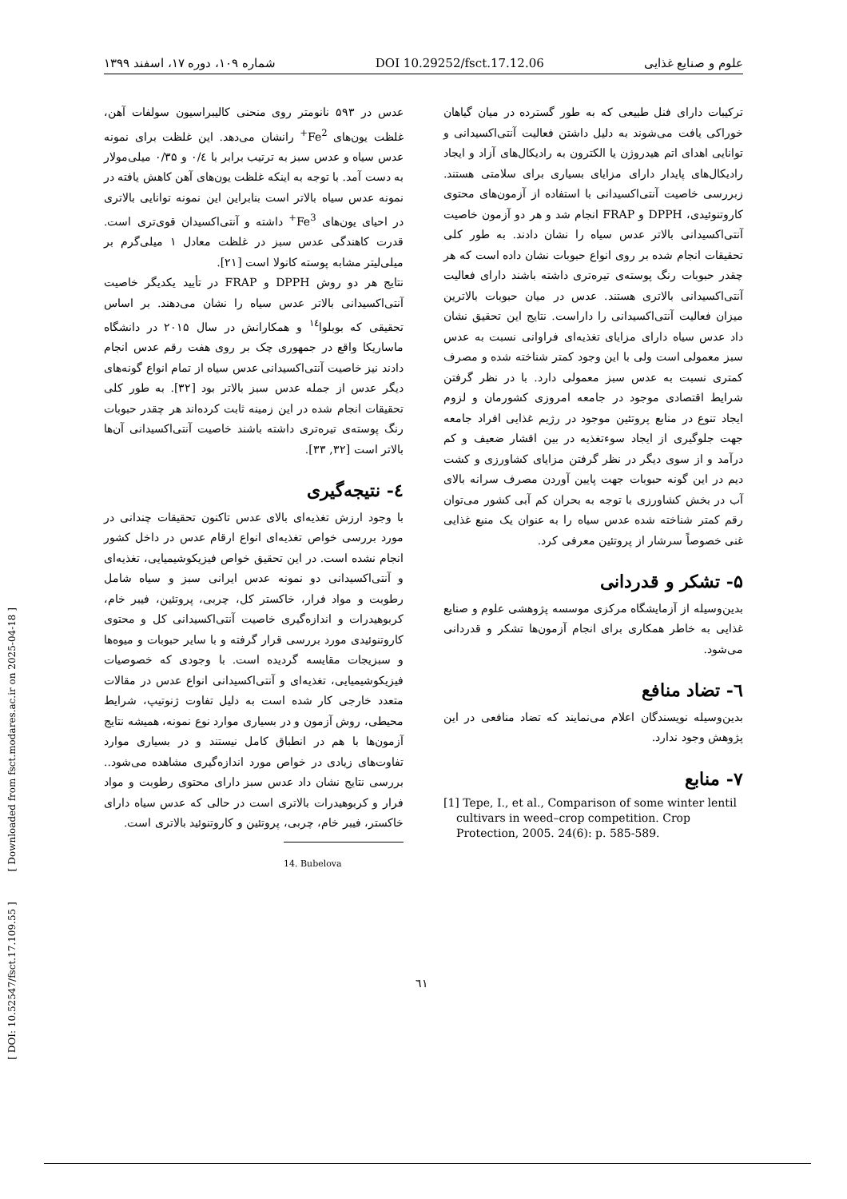علوم و صنایع غذایی DOI 10.29252/fsct.17.12.06 شماره ۱۰۹، دوره ۱۷، اسفند ۱۳۹۹
عدس در ۵۹۳ نانومتر روی منحنی کالیبراسیون سولفات آهن، غلظت یون‌های Fe<sup>2+</sup> رانشان می‌دهد. این غلظت برای نمونه عدس سیاه و عدس سبز به ترتیب برابر با ۰/٤ و ۰/۳۵ میلی‌مولار به دست آمد. با توجه به اینکه غلظت یون‌های آهن کاهش یافته در نمونه عدس سیاه بالاتر است بنابراین این نمونه توانایی بالاتری در احیای یون‌های Fe<sup>3+</sup> داشته و آنتی‌اکسیدان قوی‌تری است. قدرت کاهندگی عدس سبز در غلظت معادل ۱ میلی‌گرم بر میلی‌لیتر مشابه پوسته کانولا است [۲۱].
نتایج هر دو روش DPPH و FRAP در تأیید یکدیگر خاصیت آنتی‌اکسیدانی بالاتر عدس سیاه را نشان می‌دهند. بر اساس تحقیقی که بوبلوا<sup>۱٤</sup> و همکارانش در سال ۲۰۱۵ در دانشگاه ماساریکا واقع در جمهوری چک بر روی هفت رقم عدس انجام دادند نیز خاصیت آنتی‌اکسیدانی عدس سیاه از تمام انواع گونه‌های دیگر عدس از جمله عدس سبز بالاتر بود [۳۲]. به طور کلی تحقیقات انجام شده در این زمینه ثابت کرده‌اند هر چقدر حبوبات رنگ پوسته‌ی تیره‌تری داشته باشند خاصیت آنتی‌اکسیدانی آن‌ها بالاتر است [۳۲, ۳۳].
٤- نتیجه‌گیری
با وجود ارزش تغذیه‌ای بالای عدس تاکنون تحقیقات چندانی در مورد بررسی خواص تغذیه‌ای انواع ارقام عدس در داخل کشور انجام نشده است. در این تحقیق خواص فیزیکوشیمیایی، تغذیه‌ای و آنتی‌اکسیدانی دو نمونه عدس ایرانی سبز و سیاه شامل رطوبت و مواد فرار، خاکستر کل، چربی، پروتئین، فیبر خام، کربوهیدرات و اندازه‌گیری خاصیت آنتی‌اکسیدانی کل و محتوی کاروتنوئیدی مورد بررسی قرار گرفته و با سایر حبوبات و میوه‌ها و سبزیجات مقایسه گردیده است. با وجودی که خصوصیات فیزیکوشیمیایی، تغذیه‌ای و آنتی‌اکسیدانی انواع عدس در مقالات متعدد خارجی کار شده است به دلیل تفاوت ژنوتیپ، شرایط محیطی، روش آزمون و در بسیاری موارد نوع نمونه، همیشه نتایج آزمون‌ها با هم در انطباق کامل نیستند و در بسیاری موارد تفاوت‌های زیادی در خواص مورد اندازه‌گیری مشاهده می‌شود.. بررسی نتایج نشان داد عدس سبز دارای محتوی رطوبت و مواد فرار و کربوهیدرات بالاتری است در حالی که عدس سیاه دارای خاکستر، فیبر خام، چربی، پروتئین و کاروتنوئید بالاتری است.
14. Bubelova
ترکیبات دارای فنل طبیعی که به طور گسترده در میان گیاهان خوراکی یافت می‌شوند به دلیل داشتن فعالیت آنتی‌اکسیدانی و توانایی اهدای اتم هیدروژن یا الکترون به رادیکال‌های آزاد و ایجاد رادیکال‌های پایدار دارای مزایای بسیاری برای سلامتی هستند. زبررسی خاصیت آنتی‌اکسیدانی با استفاده از آزمون‌های محتوی کاروتنوئیدی، DPPH و FRAP انجام شد و هر دو آزمون خاصیت آنتی‌اکسیدانی بالاتر عدس سیاه را نشان دادند. به طور کلی تحقیقات انجام شده بر روی انواع حبوبات نشان داده است که هر چقدر حبوبات رنگ پوسته‌ی تیره‌تری داشته باشند دارای فعالیت آنتی‌اکسیدانی بالاتری هستند. عدس در میان حبوبات بالاترین میزان فعالیت آنتی‌اکسیدانی را داراست. نتایج این تحقیق نشان داد عدس سیاه دارای مزایای تغذیه‌ای فراوانی نسبت به عدس سبز معمولی است ولی با این وجود کمتر شناخته شده و مصرف کمتری نسبت به عدس سبز معمولی دارد. با در نظر گرفتن شرایط اقتصادی موجود در جامعه امروزی کشورمان و لزوم ایجاد تنوع در منابع پروتئین موجود در رژیم غذایی افراد جامعه جهت جلوگیری از ایجاد سوءتغذیه در بین اقشار ضعیف و کم درآمد و از سوی دیگر در نظر گرفتن مزایای کشاورزی و کشت دیم در این گونه حبوبات جهت پایین آوردن مصرف سرانه بالای آب در بخش کشاورزی با توجه به بحران کم آبی کشور می‌توان رقم کمتر شناخته شده عدس سیاه را به عنوان یک منبع غذایی غنی خصوصاً سرشار از پروتئین معرفی کرد.
۵- تشکر و قدردانی
بدین‌وسیله از آزمایشگاه مرکزی موسسه پژوهشی علوم و صنایع غذایی به خاطر همکاری برای انجام آزمون‌ها تشکر و قدردانی می‌شود.
٦- تضاد منافع
بدین‌وسیله نویسندگان اعلام می‌نمایند که تضاد منافعی در این پژوهش وجود ندارد.
۷- منابع
[1] Tepe, I., et al., Comparison of some winter lentil cultivars in weed–crop competition. Crop Protection, 2005. 24(6): p. 585-589.
[ DOI: 10.52547/fsct.17.109.55 ] [ Downloaded from fsct.modares.ac.ir on 2025-04-18 ]
٦١